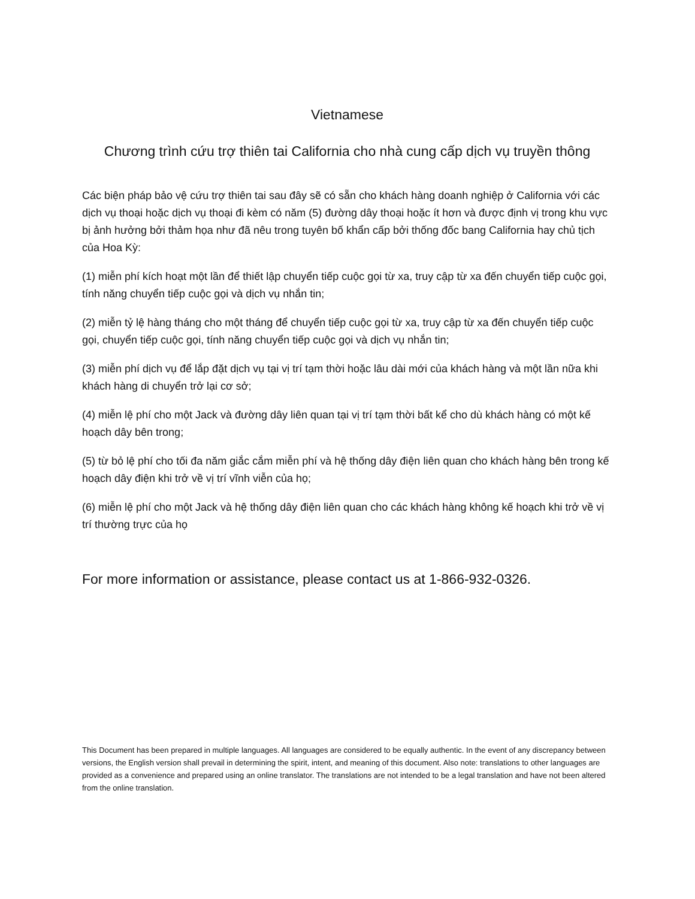Vietnamese
Chương trình cứu trợ thiên tai California cho nhà cung cấp dịch vụ truyền thông
Các biện pháp bảo vệ cứu trợ thiên tai sau đây sẽ có sẵn cho khách hàng doanh nghiệp ở California với các dịch vụ thoại hoặc dịch vụ thoại đi kèm có năm (5) đường dây thoại hoặc ít hơn và được định vị trong khu vực bị ảnh hưởng bởi thảm họa như đã nêu trong tuyên bố khẩn cấp bởi thống đốc bang California hay chủ tịch của Hoa Kỳ:
(1) miễn phí kích hoạt một lần để thiết lập chuyển tiếp cuộc gọi từ xa, truy cập từ xa đến chuyển tiếp cuộc gọi, tính năng chuyển tiếp cuộc gọi và dịch vụ nhắn tin;
(2) miễn tỷ lệ hàng tháng cho một tháng để chuyển tiếp cuộc gọi từ xa, truy cập từ xa đến chuyển tiếp cuộc gọi, chuyển tiếp cuộc gọi, tính năng chuyển tiếp cuộc gọi và dịch vụ nhắn tin;
(3) miễn phí dịch vụ để lắp đặt dịch vụ tại vị trí tạm thời hoặc lâu dài mới của khách hàng và một lần nữa khi khách hàng di chuyển trở lại cơ sở;
(4) miễn lệ phí cho một Jack và đường dây liên quan tại vị trí tạm thời bất kể cho dù khách hàng có một kế hoạch dây bên trong;
(5) từ bỏ lệ phí cho tối đa năm giắc cắm miễn phí và hệ thống dây điện liên quan cho khách hàng bên trong kế hoạch dây điện khi trở về vị trí vĩnh viễn của họ;
(6) miễn lệ phí cho một Jack và hệ thống dây điện liên quan cho các khách hàng không kế hoạch khi trở về vị trí thường trực của họ
For more information or assistance, please contact us at 1-866-932-0326.
This Document has been prepared in multiple languages. All languages are considered to be equally authentic. In the event of any discrepancy between versions, the English version shall prevail in determining the spirit, intent, and meaning of this document. Also note: translations to other languages are provided as a convenience and prepared using an online translator. The translations are not intended to be a legal translation and have not been altered from the online translation.